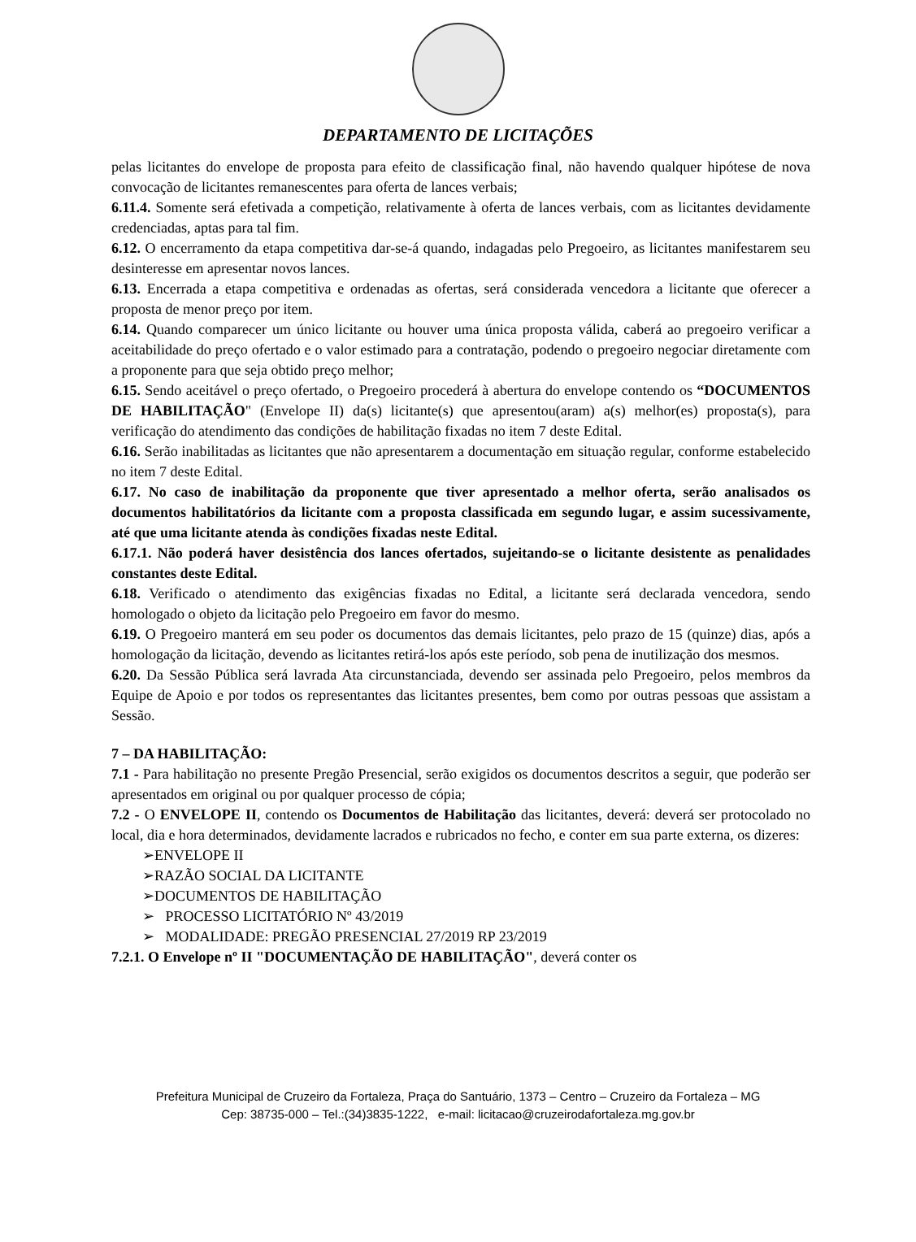DEPARTAMENTO DE LICITAÇÕES
pelas licitantes do envelope de proposta para efeito de classificação final, não havendo qualquer hipótese de nova convocação de licitantes remanescentes para oferta de lances verbais;
6.11.4. Somente será efetivada a competição, relativamente à oferta de lances verbais, com as licitantes devidamente credenciadas, aptas para tal fim.
6.12. O encerramento da etapa competitiva dar-se-á quando, indagadas pelo Pregoeiro, as licitantes manifestarem seu desinteresse em apresentar novos lances.
6.13. Encerrada a etapa competitiva e ordenadas as ofertas, será considerada vencedora a licitante que oferecer a proposta de menor preço por item.
6.14. Quando comparecer um único licitante ou houver uma única proposta válida, caberá ao pregoeiro verificar a aceitabilidade do preço ofertado e o valor estimado para a contratação, podendo o pregoeiro negociar diretamente com a proponente para que seja obtido preço melhor;
6.15. Sendo aceitável o preço ofertado, o Pregoeiro procederá à abertura do envelope contendo os “DOCUMENTOS DE HABILITAÇÃO" (Envelope II) da(s) licitante(s) que apresentou(aram) a(s) melhor(es) proposta(s), para verificação do atendimento das condições de habilitação fixadas no item 7 deste Edital.
6.16. Serão inabilitadas as licitantes que não apresentarem a documentação em situação regular, conforme estabelecido no item 7 deste Edital.
6.17. No caso de inabilitação da proponente que tiver apresentado a melhor oferta, serão analisados os documentos habilitatórios da licitante com a proposta classificada em segundo lugar, e assim sucessivamente, até que uma licitante atenda às condições fixadas neste Edital.
6.17.1. Não poderá haver desistência dos lances ofertados, sujeitando-se o licitante desistente as penalidades constantes deste Edital.
6.18. Verificado o atendimento das exigências fixadas no Edital, a licitante será declarada vencedora, sendo homologado o objeto da licitação pelo Pregoeiro em favor do mesmo.
6.19. O Pregoeiro manterá em seu poder os documentos das demais licitantes, pelo prazo de 15 (quinze) dias, após a homologação da licitação, devendo as licitantes retirá-los após este período, sob pena de inutilização dos mesmos.
6.20. Da Sessão Pública será lavrada Ata circunstanciada, devendo ser assinada pelo Pregoeiro, pelos membros da Equipe de Apoio e por todos os representantes das licitantes presentes, bem como por outras pessoas que assistam a Sessão.
7 – DA HABILITAÇÃO:
7.1 - Para habilitação no presente Pregão Presencial, serão exigidos os documentos descritos a seguir, que poderão ser apresentados em original ou por qualquer processo de cópia;
7.2 - O ENVELOPE II, contendo os Documentos de Habilitação das licitantes, deverá: deverá ser protocolado no local, dia e hora determinados, devidamente lacrados e rubricados no fecho, e conter em sua parte externa, os dizeres:
➢ENVELOPE II
➢RAZÃO SOCIAL DA LICITANTE
➢DOCUMENTOS DE HABILITAÇÃO
➢ PROCESSO LICITATÓRIO Nº 43/2019
➢ MODALIDADE: PREGÃO PRESENCIAL 27/2019 RP 23/2019
7.2.1. O Envelope nº II "DOCUMENTAÇÃO DE HABILITAÇÃO", deverá conter os
Prefeitura Municipal de Cruzeiro da Fortaleza, Praça do Santuário, 1373 – Centro – Cruzeiro da Fortaleza – MG
Cep: 38735-000 – Tel.:(34)3835-1222, e-mail: licitacao@cruzeirodafortaleza.mg.gov.br